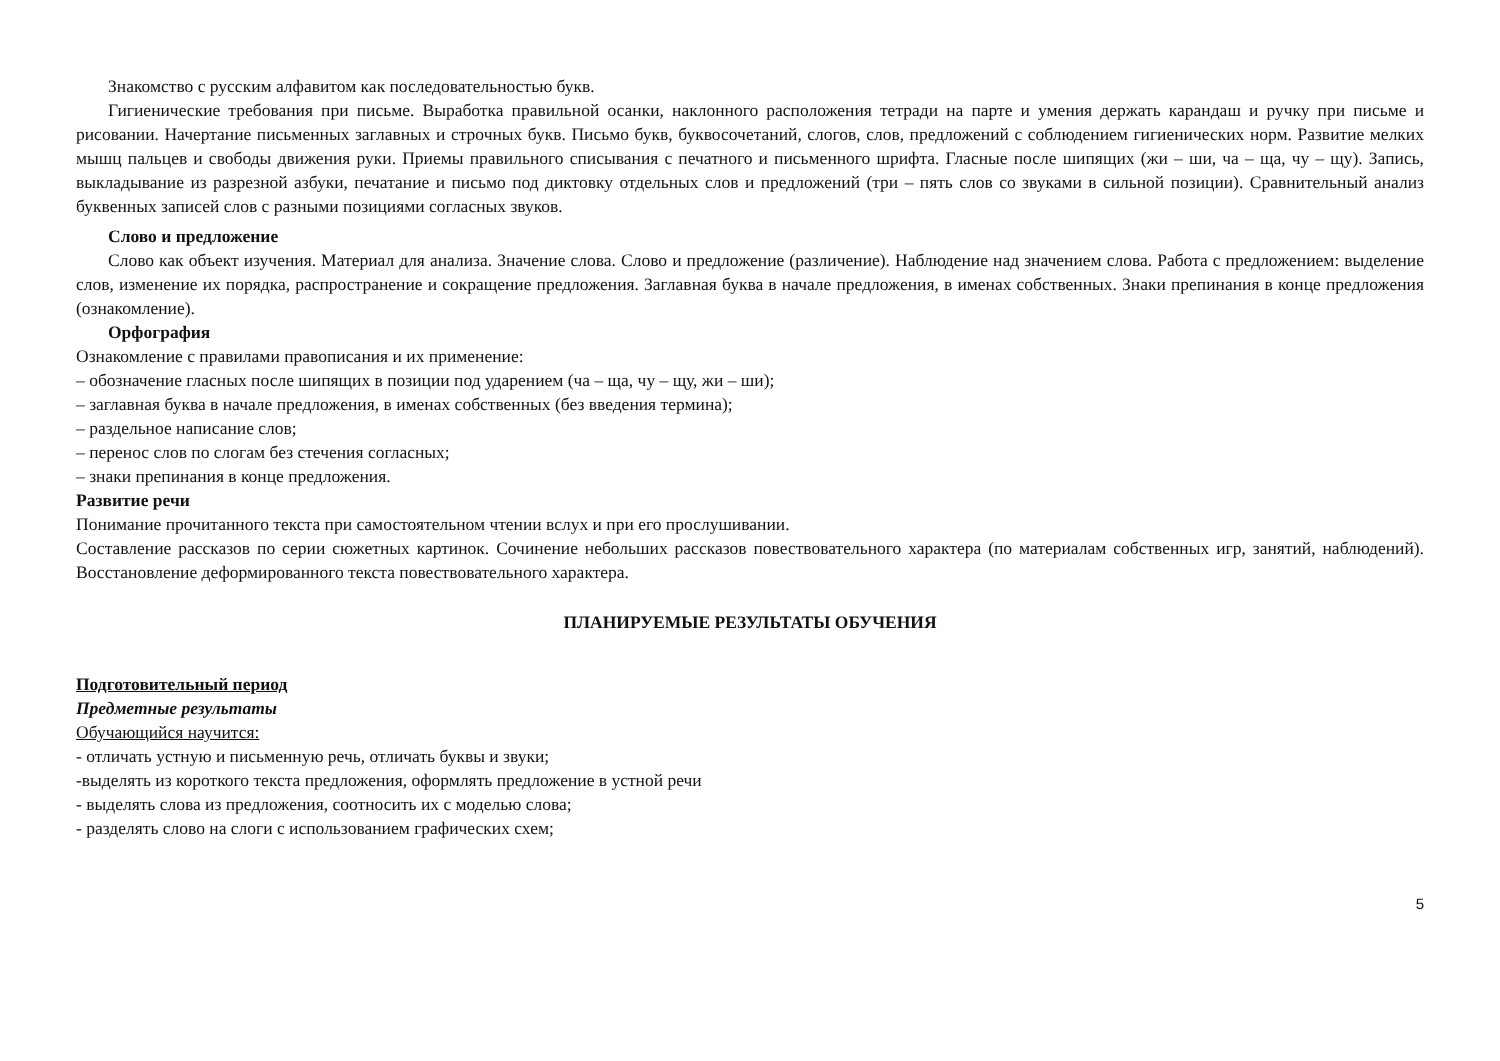Знакомство с русским алфавитом как последовательностью букв.
Гигиенические требования при письме. Выработка правильной осанки, наклонного расположения тетради на парте и умения держать карандаш и ручку при письме и рисовании. Начертание письменных заглавных и строчных букв. Письмо букв, буквосочетаний, слогов, слов, предложений с соблюдением гигиенических норм. Развитие мелких мышц пальцев и свободы движения руки. Приемы правильного списывания с печатного и письменного шрифта. Гласные после шипящих (жи – ши, ча – ща, чу – щу). Запись, выкладывание из разрезной азбуки, печатание и письмо под диктовку отдельных слов и предложений (три – пять слов со звуками в сильной позиции). Сравнительный анализ буквенных записей слов с разными позициями согласных звуков.
Слово и предложение
Слово как объект изучения. Материал для анализа. Значение слова. Слово и предложение (различение). Наблюдение над значением слова. Работа с предложением: выделение слов, изменение их порядка, распространение и сокращение предложения. Заглавная буква в начале предложения, в именах собственных. Знаки препинания в конце предложения (ознакомление).
Орфография
Ознакомление с правилами правописания и их применение:
– обозначение гласных после шипящих в позиции под ударением (ча – ща, чу – щу, жи – ши);
– заглавная буква в начале предложения, в именах собственных (без введения термина);
– раздельное написание слов;
– перенос слов по слогам без стечения согласных;
– знаки препинания в конце предложения.
Развитие речи
Понимание прочитанного текста при самостоятельном чтении вслух и при его прослушивании.
Составление рассказов по серии сюжетных картинок. Сочинение небольших рассказов повествовательного характера (по материалам собственных игр, занятий, наблюдений). Восстановление деформированного текста повествовательного характера.
ПЛАНИРУЕМЫЕ РЕЗУЛЬТАТЫ ОБУЧЕНИЯ
Подготовительный период
Предметные результаты
Обучающийся научится:
- отличать устную и письменную речь, отличать буквы и звуки;
-выделять из короткого текста предложения, оформлять предложение в устной речи
- выделять слова из предложения, соотносить их с моделью слова;
- разделять слово на слоги с использованием графических схем;
5